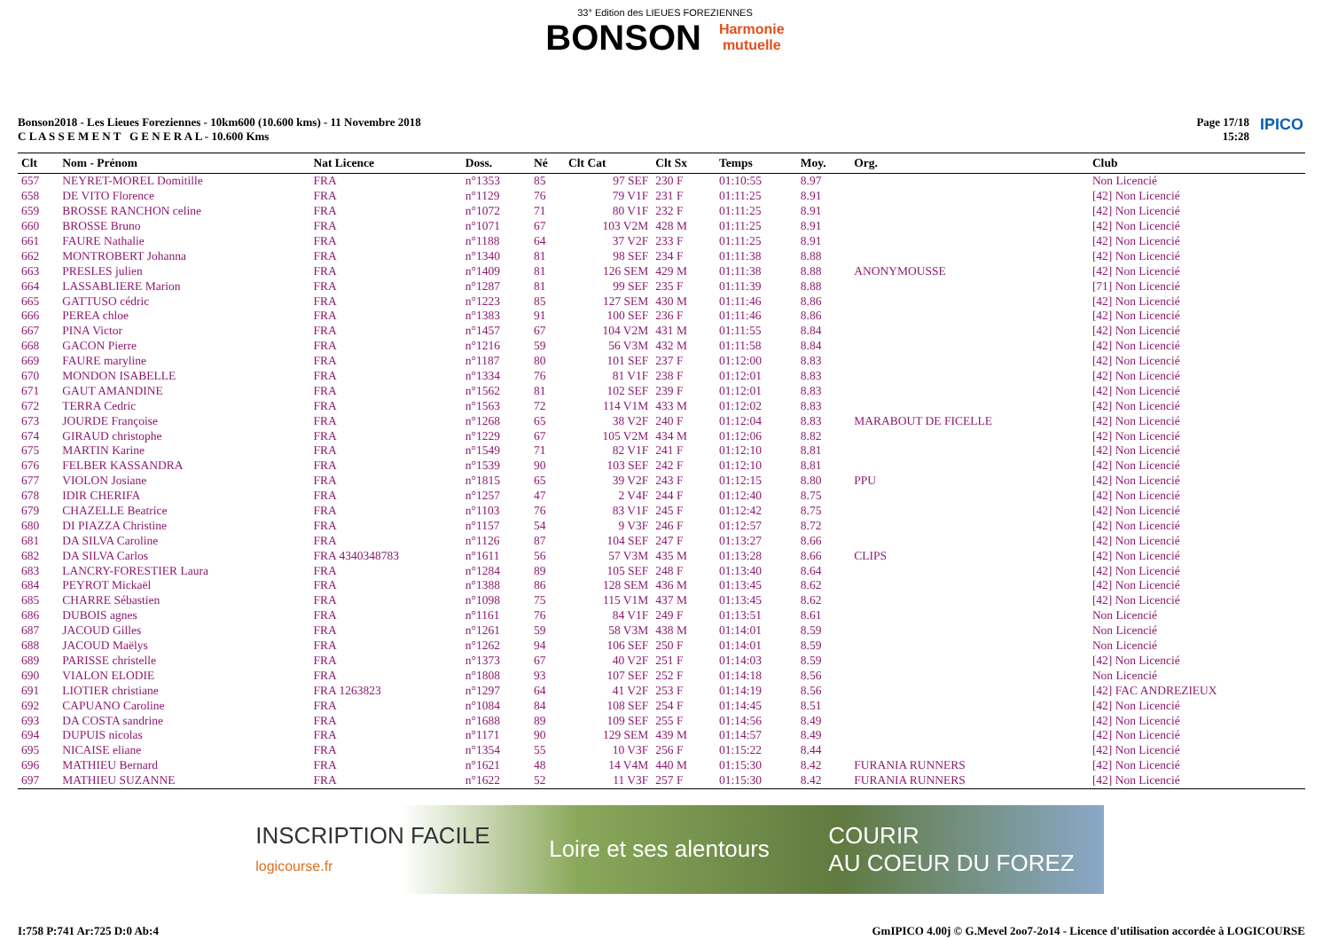33° Edition des LIEUES FOREZIENNES
BONSON Harmonie
mutuelle
Bonson2018 - Les Lieues Foreziennes - 10km600 (10.600 kms) - 11 Novembre 2018
C L A S S E M E N T G E N E R A L - 10.600 Kms
Page 17/18
15:28
IPICO
| Clt | Nom - Prénom | Nat Licence | Doss. | Né | Clt Cat | Clt Sx | Temps | Moy. | Org. | Club |
| --- | --- | --- | --- | --- | --- | --- | --- | --- | --- | --- |
| 657 | NEYRET-MOREL Domitille | FRA | n°1353 | 85 | 97 SEF | 230 F | 01:10:55 | 8.97 | | Non Licencié |
| 658 | DE VITO Florence | FRA | n°1129 | 76 | 79 V1F | 231 F | 01:11:25 | 8.91 | | [42] Non Licencié |
| 659 | BROSSE RANCHON celine | FRA | n°1072 | 71 | 80 V1F | 232 F | 01:11:25 | 8.91 | | [42] Non Licencié |
| 660 | BROSSE Bruno | FRA | n°1071 | 67 | 103 V2M | 428 M | 01:11:25 | 8.91 | | [42] Non Licencié |
| 661 | FAURE Nathalie | FRA | n°1188 | 64 | 37 V2F | 233 F | 01:11:25 | 8.91 | | [42] Non Licencié |
| 662 | MONTROBERT Johanna | FRA | n°1340 | 81 | 98 SEF | 234 F | 01:11:38 | 8.88 | | [42] Non Licencié |
| 663 | PRESLES julien | FRA | n°1409 | 81 | 126 SEM | 429 M | 01:11:38 | 8.88 | ANONYMOUSSE | [42] Non Licencié |
| 664 | LASSABLIERE Marion | FRA | n°1287 | 81 | 99 SEF | 235 F | 01:11:39 | 8.88 | | [71] Non Licencié |
| 665 | GATTUSO cédric | FRA | n°1223 | 85 | 127 SEM | 430 M | 01:11:46 | 8.86 | | [42] Non Licencié |
| 666 | PEREA chloe | FRA | n°1383 | 91 | 100 SEF | 236 F | 01:11:46 | 8.86 | | [42] Non Licencié |
| 667 | PINA Victor | FRA | n°1457 | 67 | 104 V2M | 431 M | 01:11:55 | 8.84 | | [42] Non Licencié |
| 668 | GACON Pierre | FRA | n°1216 | 59 | 56 V3M | 432 M | 01:11:58 | 8.84 | | [42] Non Licencié |
| 669 | FAURE maryline | FRA | n°1187 | 80 | 101 SEF | 237 F | 01:12:00 | 8.83 | | [42] Non Licencié |
| 670 | MONDON ISABELLE | FRA | n°1334 | 76 | 81 V1F | 238 F | 01:12:01 | 8.83 | | [42] Non Licencié |
| 671 | GAUT AMANDINE | FRA | n°1562 | 81 | 102 SEF | 239 F | 01:12:01 | 8.83 | | [42] Non Licencié |
| 672 | TERRA Cedric | FRA | n°1563 | 72 | 114 V1M | 433 M | 01:12:02 | 8.83 | | [42] Non Licencié |
| 673 | JOURDE Françoise | FRA | n°1268 | 65 | 38 V2F | 240 F | 01:12:04 | 8.83 | MARABOUT DE FICELLE | [42] Non Licencié |
| 674 | GIRAUD christophe | FRA | n°1229 | 67 | 105 V2M | 434 M | 01:12:06 | 8.82 | | [42] Non Licencié |
| 675 | MARTIN Karine | FRA | n°1549 | 71 | 82 V1F | 241 F | 01:12:10 | 8.81 | | [42] Non Licencié |
| 676 | FELBER KASSANDRA | FRA | n°1539 | 90 | 103 SEF | 242 F | 01:12:10 | 8.81 | | [42] Non Licencié |
| 677 | VIOLON Josiane | FRA | n°1815 | 65 | 39 V2F | 243 F | 01:12:15 | 8.80 | PPU | [42] Non Licencié |
| 678 | IDIR CHERIFA | FRA | n°1257 | 47 | 2 V4F | 244 F | 01:12:40 | 8.75 | | [42] Non Licencié |
| 679 | CHAZELLE Beatrice | FRA | n°1103 | 76 | 83 V1F | 245 F | 01:12:42 | 8.75 | | [42] Non Licencié |
| 680 | DI PIAZZA Christine | FRA | n°1157 | 54 | 9 V3F | 246 F | 01:12:57 | 8.72 | | [42] Non Licencié |
| 681 | DA SILVA Caroline | FRA | n°1126 | 87 | 104 SEF | 247 F | 01:13:27 | 8.66 | | [42] Non Licencié |
| 682 | DA SILVA Carlos | FRA 4340348783 | n°1611 | 56 | 57 V3M | 435 M | 01:13:28 | 8.66 | CLIPS | [42] Non Licencié |
| 683 | LANCRY-FORESTIER Laura | FRA | n°1284 | 89 | 105 SEF | 248 F | 01:13:40 | 8.64 | | [42] Non Licencié |
| 684 | PEYROT Mickaël | FRA | n°1388 | 86 | 128 SEM | 436 M | 01:13:45 | 8.62 | | [42] Non Licencié |
| 685 | CHARRE Sébastien | FRA | n°1098 | 75 | 115 V1M | 437 M | 01:13:45 | 8.62 | | [42] Non Licencié |
| 686 | DUBOIS agnes | FRA | n°1161 | 76 | 84 V1F | 249 F | 01:13:51 | 8.61 | | Non Licencié |
| 687 | JACOUD Gilles | FRA | n°1261 | 59 | 58 V3M | 438 M | 01:14:01 | 8.59 | | Non Licencié |
| 688 | JACOUD Maëlys | FRA | n°1262 | 94 | 106 SEF | 250 F | 01:14:01 | 8.59 | | Non Licencié |
| 689 | PARISSE christelle | FRA | n°1373 | 67 | 40 V2F | 251 F | 01:14:03 | 8.59 | | [42] Non Licencié |
| 690 | VIALON ELODIE | FRA | n°1808 | 93 | 107 SEF | 252 F | 01:14:18 | 8.56 | | Non Licencié |
| 691 | LIOTIER christiane | FRA 1263823 | n°1297 | 64 | 41 V2F | 253 F | 01:14:19 | 8.56 | | [42] FAC ANDREZIEUX |
| 692 | CAPUANO Caroline | FRA | n°1084 | 84 | 108 SEF | 254 F | 01:14:45 | 8.51 | | [42] Non Licencié |
| 693 | DA COSTA sandrine | FRA | n°1688 | 89 | 109 SEF | 255 F | 01:14:56 | 8.49 | | [42] Non Licencié |
| 694 | DUPUIS nicolas | FRA | n°1171 | 90 | 129 SEM | 439 M | 01:14:57 | 8.49 | | [42] Non Licencié |
| 695 | NICAISE eliane | FRA | n°1354 | 55 | 10 V3F | 256 F | 01:15:22 | 8.44 | | [42] Non Licencié |
| 696 | MATHIEU Bernard | FRA | n°1621 | 48 | 14 V4M | 440 M | 01:15:30 | 8.42 | FURANIA RUNNERS | [42] Non Licencié |
| 697 | MATHIEU SUZANNE | FRA | n°1622 | 52 | 11 V3F | 257 F | 01:15:30 | 8.42 | FURANIA RUNNERS | [42] Non Licencié |
INSCRIPTION FACILE
logicourse.fr Loire et ses alentours COURIR
AU COEUR DU FOREZ
I:758 P:741 Ar:725 D:0 Ab:4 GmIPICO 4.00j © G.Mevel 2oo7-2o14 - Licence d'utilisation accordée à LOGICOURSE